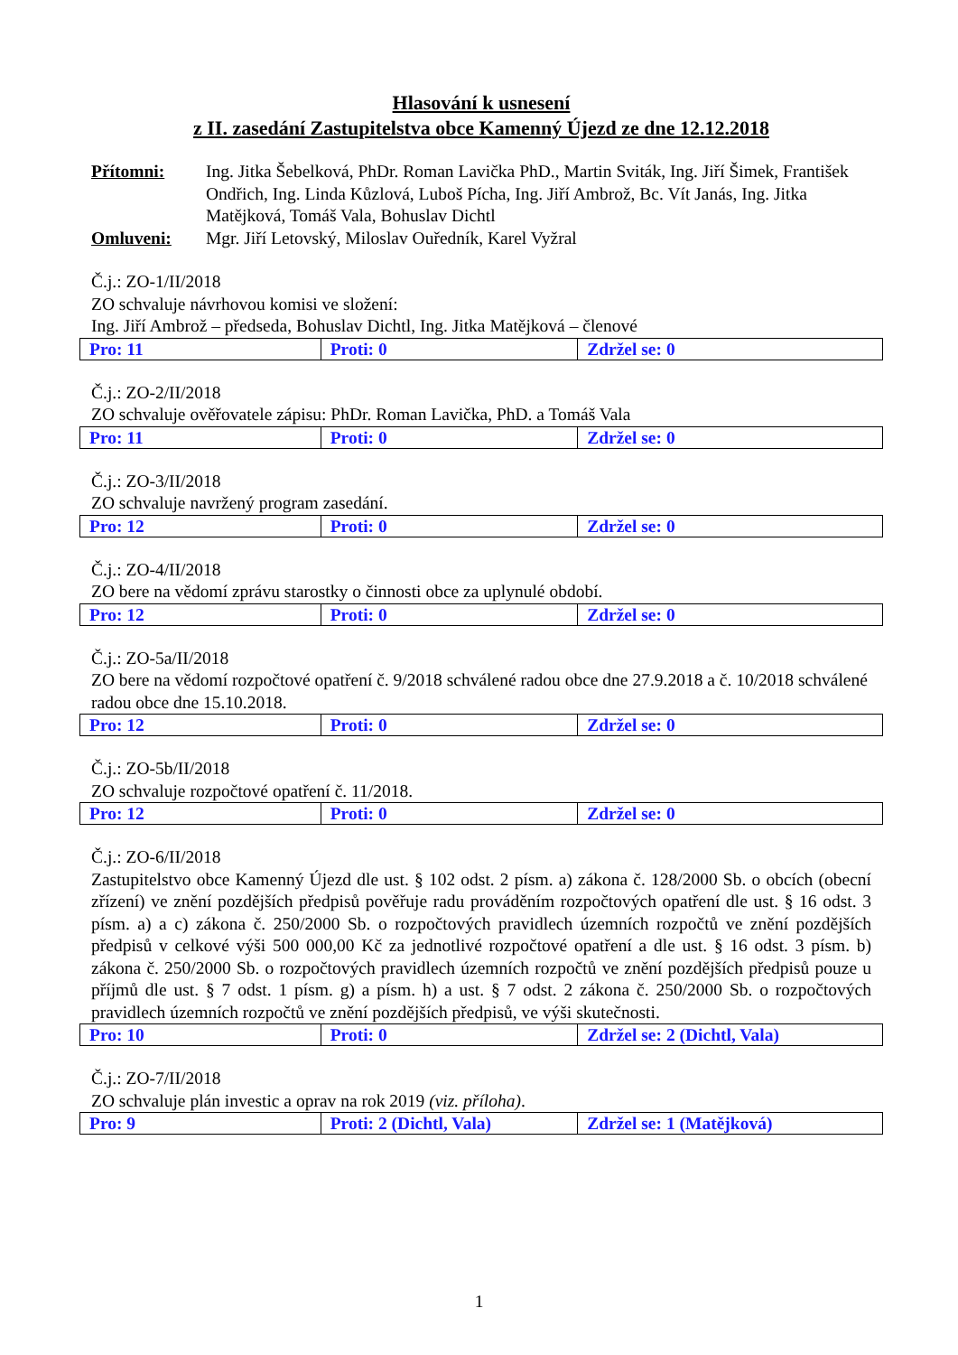Hlasování k usnesení
z II. zasedání Zastupitelstva obce Kamenný Újezd ze dne 12.12.2018
Přítomni:
Ing. Jitka Šebelková, PhDr. Roman Lavička PhD., Martin Sviták, Ing. Jiří Šimek, František Ondřich, Ing. Linda Kůzlová, Luboš Pícha, Ing. Jiří Ambrož, Bc. Vít Janás, Ing. Jitka Matějková, Tomáš Vala, Bohuslav Dichtl
Omluveni:
Mgr. Jiří Letovský, Miloslav Ouředník, Karel Vyžral
Č.j.: ZO-1/II/2018
ZO schvaluje návrhovou komisi ve složení:
Ing. Jiří Ambrož – předseda, Bohuslav Dichtl, Ing. Jitka Matějková – členové
| Pro: 11 | Proti: 0 | Zdržel se: 0 |
Č.j.: ZO-2/II/2018
ZO schvaluje ověřovatele zápisu: PhDr. Roman Lavička, PhD. a Tomáš Vala
| Pro: 11 | Proti: 0 | Zdržel se: 0 |
Č.j.: ZO-3/II/2018
ZO schvaluje navržený program zasedání.
| Pro: 12 | Proti: 0 | Zdržel se: 0 |
Č.j.: ZO-4/II/2018
ZO bere na vědomí zprávu starostky o činnosti obce za uplynulé období.
| Pro: 12 | Proti: 0 | Zdržel se: 0 |
Č.j.: ZO-5a/II/2018
ZO bere na vědomí rozpočtové opatření č. 9/2018 schválené radou obce dne 27.9.2018 a č. 10/2018 schválené radou obce dne 15.10.2018.
| Pro: 12 | Proti: 0 | Zdržel se: 0 |
Č.j.: ZO-5b/II/2018
ZO schvaluje rozpočtové opatření č. 11/2018.
| Pro: 12 | Proti: 0 | Zdržel se: 0 |
Č.j.: ZO-6/II/2018
Zastupitelstvo obce Kamenný Újezd dle ust. § 102 odst. 2 písm. a) zákona č. 128/2000 Sb. o obcích (obecní zřízení) ve znění pozdějších předpisů pověřuje radu prováděním rozpočtových opatření dle ust. § 16 odst. 3 písm. a) a c) zákona č. 250/2000 Sb. o rozpočtových pravidlech územních rozpočtů ve znění pozdějších předpisů v celkové výši 500 000,00 Kč za jednotlivé rozpočtové opatření a dle ust. § 16 odst. 3 písm. b) zákona č. 250/2000 Sb. o rozpočtových pravidlech územních rozpočtů ve znění pozdějších předpisů pouze u příjmů dle ust. § 7 odst. 1 písm. g) a písm. h) a ust. § 7 odst. 2 zákona č. 250/2000 Sb. o rozpočtových pravidlech územních rozpočtů ve znění pozdějších předpisů, ve výši skutečnosti.
| Pro: 10 | Proti: 0 | Zdržel se: 2 (Dichtl, Vala) |
Č.j.: ZO-7/II/2018
ZO schvaluje plán investic a oprav na rok 2019 (viz. příloha).
| Pro: 9 | Proti: 2 (Dichtl, Vala) | Zdržel se: 1 (Matějková) |
1